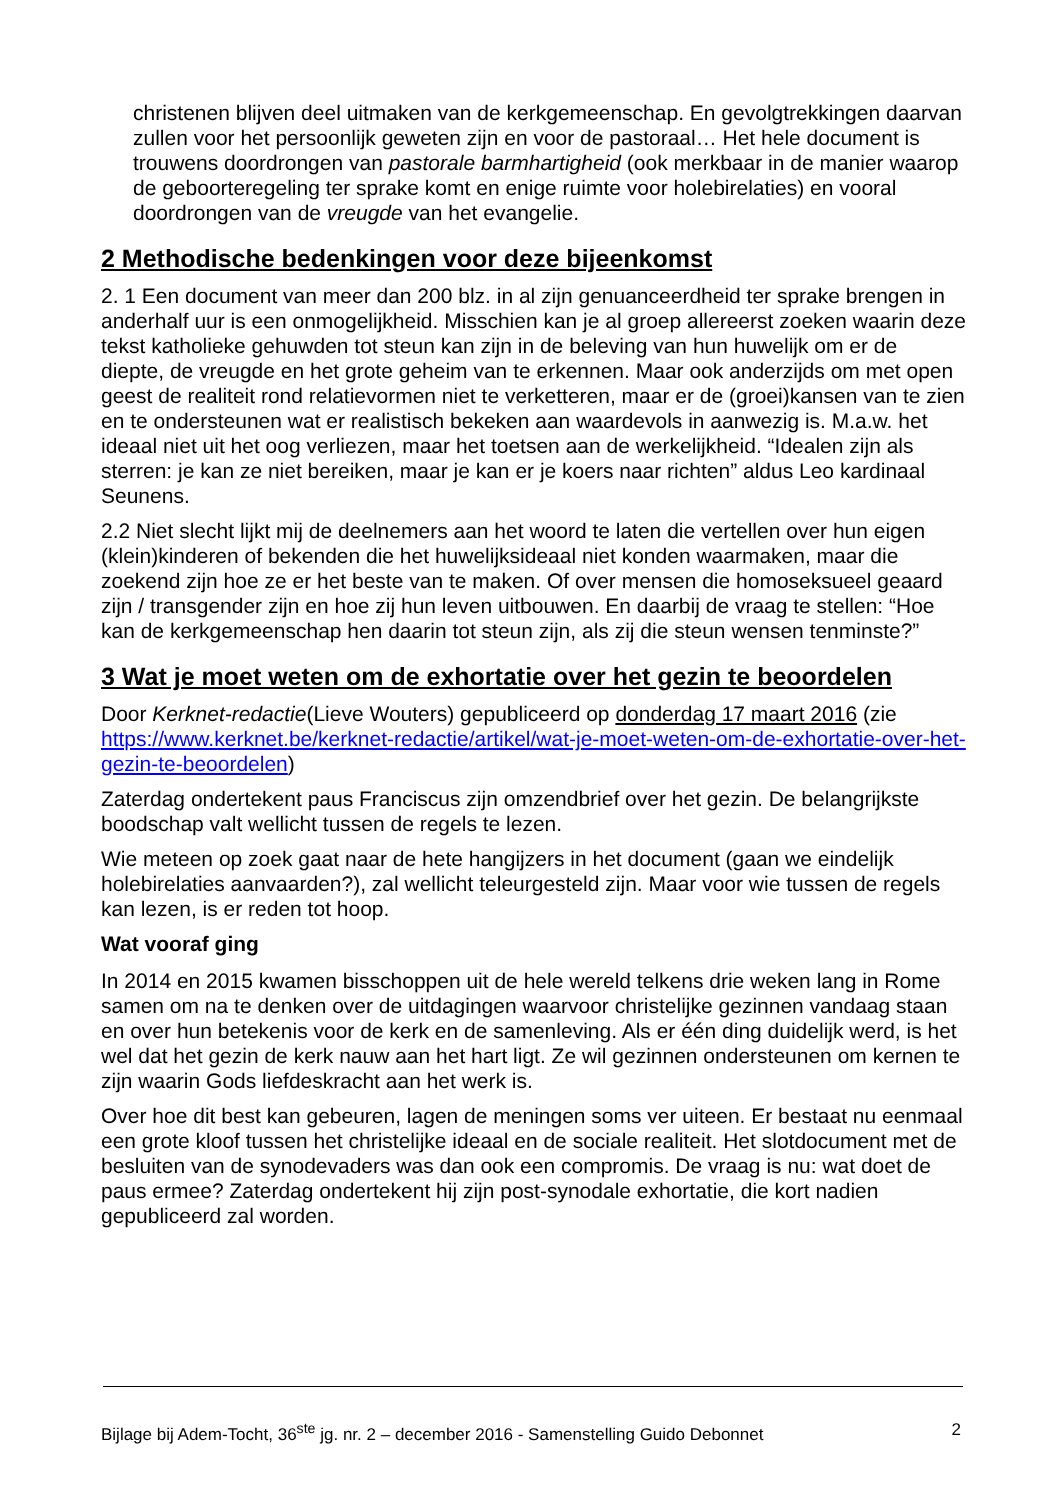christenen blijven deel uitmaken van de kerkgemeenschap. En gevolgtrekkingen daarvan zullen voor het persoonlijk geweten zijn en voor de pastoraal… Het hele document is trouwens doordrongen van pastorale barmhartigheid (ook merkbaar in de manier waarop de geboorteregeling ter sprake komt en enige ruimte voor holebirelaties) en vooral doordrongen van de vreugde van het evangelie.
2 Methodische bedenkingen voor deze bijeenkomst
2. 1 Een document van meer dan 200 blz. in al zijn genuanceerdheid ter sprake brengen in anderhalf uur is een onmogelijkheid. Misschien kan je al groep allereerst zoeken waarin deze tekst katholieke gehuwden tot steun kan zijn in de beleving van hun huwelijk om er de diepte, de vreugde en het grote geheim van te erkennen. Maar ook anderzijds om met open geest de realiteit rond relatievormen niet te verketteren, maar er de (groei)kansen van te zien en te ondersteunen wat er realistisch bekeken aan waardevols in aanwezig is. M.a.w. het ideaal niet uit het oog verliezen, maar het toetsen aan de werkelijkheid. “Idealen zijn als sterren: je kan ze niet bereiken, maar je kan er je koers naar richten” aldus Leo kardinaal Seunens.
2.2 Niet slecht lijkt mij de deelnemers aan het woord te laten die vertellen over hun eigen (klein)kinderen of bekenden die het huwelijksideaal niet konden waarmaken, maar die zoekend zijn hoe ze er het beste van te maken. Of over mensen die homoseksueel geaard zijn / transgender zijn en hoe zij hun leven uitbouwen. En daarbij de vraag te stellen: “Hoe kan de kerkgemeenschap hen daarin tot steun zijn, als zij die steun wensen tenminste?”
3 Wat je moet weten om de exhortatie over het gezin te beoordelen
Door Kerknet-redactie(Lieve Wouters) gepubliceerd op donderdag 17 maart 2016 (zie https://www.kerknet.be/kerknet-redactie/artikel/wat-je-moet-weten-om-de-exhortatie-over-het-gezin-te-beoordelen)
Zaterdag ondertekent paus Franciscus zijn omzendbrief over het gezin. De belangrijkste boodschap valt wellicht tussen de regels te lezen.
Wie meteen op zoek gaat naar de hete hangijzers in het document (gaan we eindelijk holebirelaties aanvaarden?), zal wellicht teleurgesteld zijn. Maar voor wie tussen de regels kan lezen, is er reden tot hoop.
Wat vooraf ging
In 2014 en 2015 kwamen bisschoppen uit de hele wereld telkens drie weken lang in Rome samen om na te denken over de uitdagingen waarvoor christelijke gezinnen vandaag staan en over hun betekenis voor de kerk en de samenleving. Als er één ding duidelijk werd, is het wel dat het gezin de kerk nauw aan het hart ligt. Ze wil gezinnen ondersteunen om kernen te zijn waarin Gods liefdeskracht aan het werk is.
Over hoe dit best kan gebeuren, lagen de meningen soms ver uiteen. Er bestaat nu eenmaal een grote kloof tussen het christelijke ideaal en de sociale realiteit. Het slotdocument met de besluiten van de synodevaders was dan ook een compromis. De vraag is nu: wat doet de paus ermee? Zaterdag ondertekent hij zijn post-synodale exhortatie, die kort nadien gepubliceerd zal worden.
Bijlage bij Adem-Tocht, 36<sup>ste</sup> jg. nr. 2 – december 2016 - Samenstelling Guido Debonnet 2